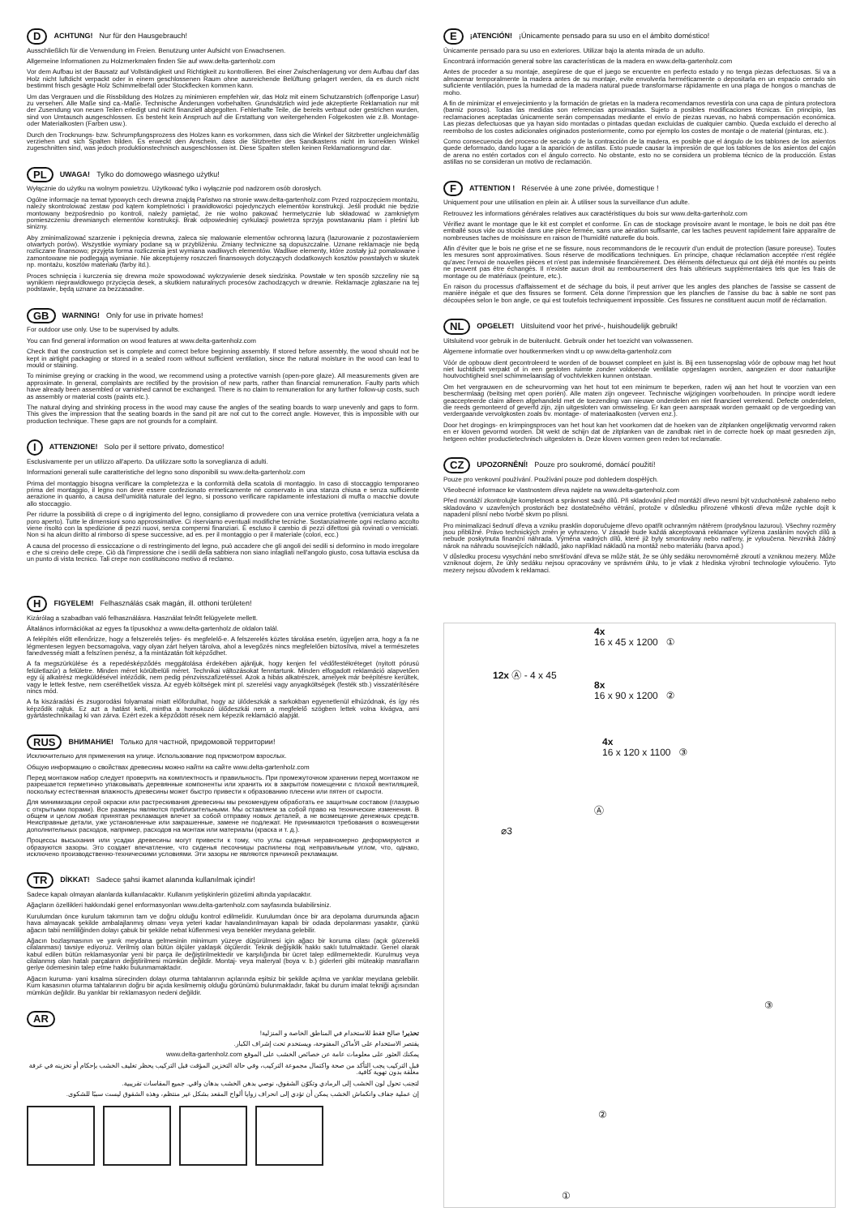D ACHTUNG! Nur für den Hausgebrauch!
Ausschließlich für die Verwendung im Freien. Benutzung unter Aufsicht von Erwachsenen.
Allgemeine Informationen zu Holzmerkmalen finden Sie auf www.delta-gartenholz.com
Vor dem Aufbau ist der Bausatz auf Vollständigkeit und Richtigkeit zu kontrollieren. Bei einer Zwischenlagerung vor dem Aufbau darf das Holz nicht luftdicht verpackt oder in einem geschlossenen Raum ohne ausreichende Belüftung gelagert werden, da es durch nicht bestimmt frisch gesägte Holz Schimmelbefall oder Stockflecken kommen kann.
Um das Vergrauen und die Rissbildung des Holzes zu minimieren empfehlen wir, das Holz mit einem Schutzanstrich (offenporige Lasur) zu versehen. Alle Maße sind ca.-Maße. Technische Änderungen vorbehalten. Grundsätzlich wird jede akzeptierte Reklamation nur mit der Zusendung von neuen Teilen erledigt und nicht finanziell abgegolten. Fehlerhafte Teile, die bereits verbaut oder gestrichen wurden, sind von Umtausch ausgeschlossen. Es besteht kein Anspruch auf die Erstattung von weitergehenden Folgekosten wie z.B. Montage- oder Materialkosten (Farben usw.).
Durch den Trocknungs- bzw. Schrumpfungsprozess des Holzes kann es vorkommen, dass sich die Winkel der Sitzbretter ungleichmäßig verziehen und sich Spalten bilden. Es erweckt den Anschein, dass die Sitzbretter des Sandkastens nicht im korrekten Winkel zugeschnitten sind, was jedoch produktionstechnisch ausgeschlossen ist. Diese Spalten stellen keinen Reklamationsgrund dar.
PL UWAGA! Tylko do domowego własnego użytku!
Wyłącznie do użytku na wolnym powietrzu. Użytkować tylko i wyłącznie pod nadzorem osób dorosłych.
Ogólne informacje na temat typowych cech drewna znajdą Państwo na stronie www.delta-gartenholz.com Przed rozpoczęciem montażu, należy skontrolować zestaw pod kątem kompletności i prawidłowości pojedynczych elementów konstrukcji. Jeśli produkt nie będzie montowany bezpośrednio po kontroli, należy pamiętać, że nie wolno pakować hermetycznie lub składować w zamkniętym pomieszczeniu drewnianych elementów konstrukcji. Brak odpowiedniej cyrkulacji powietrza sprzyja powstawaniu plam i pleśni lub sinizny.
Aby zminimalizować szarzenie i pęknięcia drewna, zaleca się malowanie elementów ochronną lazurą (lazurowanie z pozostawieniem otwartych porów). Wszystkie wymiary podane są w przybliżeniu. Zmiany techniczne są dopuszczalne. Uznane reklamacje nie będą rozliczane finansowo; przyjęta forma rozliczenia jest wymiana wadliwych elementów. Wadliwe elementy, które zostały już pomalowane i zamontowane nie podlegają wymianie. Nie akceptujemy roszczeń finansowych dotyczących dodatkowych kosztów powstałych w skutek np. montażu, kosztów materiału (farby itd.).
Proces schnięcia i kurczenia się drewna może spowodować wykrzywienie desek siedziska. Powstałe w ten sposób szczeliny nie są wynikiem nieprawidłowego przycięcia desek, a skutkiem naturalnych procesów zachodzących w drewnie. Reklamacje zgłaszane na tej podstawie, będą uznane za bezzasadne.
GB WARNING! Only for use in private homes!
For outdoor use only. Use to be supervised by adults.
You can find general information on wood features at www.delta-gartenholz.com
Check that the construction set is complete and correct before beginning assembly. If stored before assembly, the wood should not be kept in airtight packaging or stored in a sealed room without sufficient ventilation, since the natural moisture in the wood can lead to mould or staining.
To minimise greying or cracking in the wood, we recommend using a protective varnish (open-pore glaze). All measurements given are approximate. In general, complaints are rectified by the provision of new parts, rather than financial remuneration. Faulty parts which have already been assembled or varnished cannot be exchanged. There is no claim to remuneration for any further follow-up costs, such as assembly or material costs (paints etc.).
The natural drying and shrinking process in the wood may cause the angles of the seating boards to warp unevenly and gaps to form. This gives the impression that the seating boards in the sand pit are not cut to the correct angle. However, this is impossible with our production technique. These gaps are not grounds for a complaint.
I ATTENZIONE! Solo per il settore privato, domestico!
Esclusivamente per un utilizzo all'aperto. Da utilizzare sotto la sorveglianza di adulti.
Informazioni generali sulle caratteristiche del legno sono disponibili su www.delta-gartenholz.com
Prima del montaggio bisogna verificare la completezza e la conformità della scatola di montaggio. In caso di stoccaggio temporaneo prima del montaggio, il legno non deve essere confezionato ermeticamente né conservato in una stanza chiusa e senza sufficiente aerazione in quanto, a causa dell'umidità naturale del legno, si possono verificare rapidamente infestazioni di muffa o macchie dovute allo stoccaggio.
Per ridurre la possibilità di crepe o di ingrigimento del legno, consigliamo di provvedere con una vernice protettiva (verniciatura velata a poro aperto). Tutte le dimensioni sono approssimative. Ci riserviamo eventuali modifiche tecniche. Sostanzialmente ogni reclamo accolto viene risolto con la spedizione di pezzi nuovi, senza compensi finanziari. È escluso il cambio di pezzi difettosi già rovinati o verniciati. Non si ha alcun diritto al rimborso di spese successive, ad es. per il montaggio o per il materiale (colori, ecc.)
A causa del processo di essiccazione o di restringimento del legno, può accadere che gli angoli dei sedili si deformino in modo irregolare e che si creino delle crepe. Ciò dà l'impressione che i sedili della sabbiera non siano intagliati nell'angolo giusto, cosa tuttavia esclusa da un punto di vista tecnico. Tali crepe non costituiscono motivo di reclamo.
H FIGYELEM! Felhasználás csak magán, ill. otthoni területen!
Kizárólag a szabadban való felhasználásra. Használat felnőtt felügyelete mellett.
Általános információkat az egyes fa típusokhoz a www.delta-gartenholz.de oldalon talál.
A felépítés előtt ellenőrizze, hogy a felszerelés teljes- és megfelelő-e. A felszerelés köztes tárolása esetén, ügyeljen arra, hogy a fa ne légmentesen legyen becsomagolva, vagy olyan zárt helyen tárolva, ahol a levegőzés nincs megfelelően biztosítva, mivel a természetes fanedvesség miatt a felszínen penész, a fa mintázatán folt képződhet.
A fa megszürkülése és a repedésképződés meggátolása érdekében ajánljuk, hogy kenjen fel védőfestékréteget (nyitott pórusú felületlazúr) a felületre. Minden méret körülbelüli méret. Technikai változásokat fenntartunk. Minden elfogadott reklamáció alapvetően egy új alkatrész megküldésével intéződik, nem pedig pénzvisszafizetéssel. Azok a hibás alkatrészek, amelyek már beépítésre kerültek, vagy le lettek festve, nem cserélhetőek vissza. Az egyéb költségek mint pl. szerelési vagy anyagköltségek (festék stb.) visszatérítésére nincs mód.
A fa kiszáradási és zsugorodási folyamatai miatt előfordulhat, hogy az ülődeszkák a sarkokban egyenetlenül elhúzódnak, és így rés képződik rajtuk. Ez azt a hatást kelti, mintha a homokozó ülődeszkái nem a megfelelő szögben lettek volna kivágva, ami gyártástechnikailag ki van zárva. Ezért ezek a képződött rések nem képezik reklamáció alapját.
RUS ВНИМАНИЕ! Только для частной, придомовой территории!
Исключительно для применения на улице. Использование под присмотром взрослых.
Общую информацию о свойствах древесины можно найти на сайте www.delta-gartenholz.com
Перед монтажом набор следует проверить на комплектность и правильность. При промежуточном хранении перед монтажом не разрешается герметично упаковывать деревянные компоненты или хранить их в закрытом помещении с плохой вентиляцией, поскольку естественная влажность древесины может быстро привести к образованию плесени или пятен от сырости.
Для минимизации серой окраски или растрескивания древесины мы рекомендуем обработать ее защитным составом (глазурью с открытыми порами). Все размеры являются приблизительными. Мы оставляем за собой право на технические изменения. В общем и целом любая принятая рекламация влечет за собой отправку новых деталей, а не возмещение денежных средств. Неисправные детали, уже установленные или закрашенные, замене не подлежат. Не принимаются требования о возмещении дополнительных расходов, например, расходов на монтаж или материалы (краска и т. д.).
Процессы высыхания или усадки древесины могут привести к тому, что углы сиденья неравномерно деформируются и образуются зазоры. Это создает впечатление, что сиденья песочницы распилены под неправильным углом, что, однако, исключено производственно-техническими условиями. Эти зазоры не являются причиной рекламации.
TR DİKKAT! Sadece şahsi ikamet alanında kullanılmak içindir!
Sadece kapalı olmayan alanlarda kullanılacaktır. Kullanım yetişkinlerin gözetimi altında yapılacaktır.
Ağaçların özellikleri hakkındaki genel enformasyonları www.delta-gartenholz.com sayfasında bulabilirsiniz.
Kurulumdan önce kurulum takımının tam ve doğru olduğu kontrol edilmelidir. Kurulumdan önce bir ara depolama durumunda ağacın hava almayacak şekilde ambalajlanmış olması veya yeteri kadar havalandırılmayan kapalı bir odada depolanması yasaktır, çünkü ağacın tabii nemliliğinden dolayı çabuk bir şekilde nebat küflenmesi veya benekler meydana gelebilir.
Ağacın bozlaşmasının ve yarık meydana gelmesinin minimum yüzeye düşürülmesi için ağacı bir koruma cilası (açık gözenekli cilalanması) tavsiye ediyoruz. Verilmiş olan bütün ölçüler yaklaşık ölçülerdir. Teknik değişiklik hakkı saklı tutulmaktadır. Genel olarak kabul edilen bütün reklamasyonlar yeni bir parça ile değiştirilmektedir ve karşılığında bir ücret talep edilmemektedir. Kurulmuş veya cilalanmış olan hatalı parçaların değiştirilmesi mümkün değildir. Montaj- veya materyal (boya v. b.) giderleri gibi müteakip masrafların geriye ödemesinin talep etme hakkı bulunmamaktadır.
Ağacın kuruma- yani kısalma sürecinden dolayı oturma tahtalarının açılarında eşitsiz bir şekilde açılma ve yarıklar meydana gelebilir. Kum kasasının oturma tahtalarının doğru bir açıda kesilmemiş olduğu görünümü bulunmaktadır, fakat bu durum imalat tekniği açısından mümkün değildir. Bu yarıklar bir reklamasyon nedeni değildir.
AR
تحذير! صالح فقط للاستخدام في المناطق الخاصة و المنزلية!
يقتصر الاستخدام على الأماكن المفتوحة، ويستخدم تحت إشراف الكبار.
يمكنك العثور على معلومات عامة عن خصائص الخشب على الموقع www.delta-gartenholz.com
قبل التركيب يجب التأكد من صحة واكتمال مجموعة التركيب، وفي حالة التخزين المؤقت قبل التركيب يحظر تغليف الخشب بإحكام أو تخزينه في غرفة مغلقة بدون تهوية كافية.
لتجنب تحول لون الخشب إلى الرمادي وتكوّن الشقوق، نوصي بدهن الخشب بدهان واقي. جميع المقاسات تقريبية.
إن عملية جفاف وانكماش الخشب يمكن أن تؤدي إلى انحراف زوايا ألواح المقعد بشكل غير منتظم، وهذه الشقوق ليست سببًا للشكوى.
E ¡ATENCIÓN! ¡Únicamente pensado para su uso en el ámbito doméstico!
Únicamente pensado para su uso en exteriores. Utilizar bajo la atenta mirada de un adulto.
Encontrará información general sobre las características de la madera en www.delta-gartenholz.com
Antes de proceder a su montaje, asegúrese de que el juego se encuentre en perfecto estado y no tenga piezas defectuosas. Si va a almacenar temporalmente la madera antes de su montaje, evite envolverla herméticamente o depositarla en un espacio cerrado sin suficiente ventilación, pues la humedad de la madera natural puede transformarse rápidamente en una plaga de hongos o manchas de moho.
A fin de minimizar el envejecimiento y la formación de grietas en la madera recomendamos revestirla con una capa de pintura protectora (barniz poroso). Todas las medidas son referencias aproximadas. Sujeto a posibles modificaciones técnicas. En principio, las reclamaciones aceptadas únicamente serán compensadas mediante el envío de piezas nuevas, no habrá compensación económica. Las piezas defectuosas que ya hayan sido montadas o pintadas quedan excluidas de cualquier cambio. Queda excluido el derecho al reembolso de los costes adicionales originados posteriormente, como por ejemplo los costes de montaje o de material (pinturas, etc.).
Como consecuencia del proceso de secado y de la contracción de la madera, es posible que el ángulo de los tablones de los asientos quede deformado, dando lugar a la aparición de astillas. Esto puede causar la impresión de que los tablones de los asientos del cajón de arena no estén cortados con el ángulo correcto. No obstante, esto no se considera un problema técnico de la producción. Estas astillas no se consideran un motivo de reclamación.
F ATTENTION ! Réservée à une zone privée, domestique !
Uniquement pour une utilisation en plein air. À utiliser sous la surveillance d'un adulte.
Retrouvez les informations générales relatives aux caractéristiques du bois sur www.delta-gartenholz.com
Vérifiez avant le montage que le kit est complet et conforme. En cas de stockage provisoire avant le montage, le bois ne doit pas être emballé sous vide ou stocké dans une pièce fermée, sans une aération suffisante, car les taches peuvent rapidement faire apparaître de nombreuses taches de moisissure en raison de l'humidité naturelle du bois.
Afin d'éviter que le bois ne grise et ne se fissure, nous recommandons de le recouvrir d'un enduit de protection (lasure poreuse). Toutes les mesures sont approximatives. Sous réserve de modifications techniques. En principe, chaque réclamation acceptée n'est réglée qu'avec l'envoi de nouvelles pièces et n'est pas indemnisée financièrement. Des éléments défectueux qui ont déjà été montés ou peints ne peuvent pas être échangés. Il n'existe aucun droit au remboursement des frais ultérieurs supplémentaires tels que les frais de montage ou de matériaux (peinture, etc.).
En raison du processus d'affaissement et de séchage du bois, il peut arriver que les angles des planches de l'assise se cassent de manière inégale et que des fissures se forment. Cela donne l'impression que les planches de l'assise du bac à sable ne sont pas découpées selon le bon angle, ce qui est toutefois techniquement impossible. Ces fissures ne constituent aucun motif de réclamation.
NL OPGELET! Uitsluitend voor het privé-, huishoudelijk gebruik!
Uitsluitend voor gebruik in de buitenlucht. Gebruik onder het toezicht van volwassenen.
Algemene informatie over houtkenmerken vindt u op www.delta-gartenholz.com
Vóór de opbouw dient gecontroleerd te worden of de bouwset compleet en juist is. Bij een tussenopslag vóór de opbouw mag het hout niet luchtdicht verpakt of in een gesloten ruimte zonder voldoende ventilatie opgeslagen worden, aangezien er door natuurlijke houtvochtigheid snel schimmelaanslag of vochtvlekken kunnen ontstaan.
Om het vergrauwen en de scheurvorming van het hout tot een minimum te beperken, raden wij aan het hout te voorzien van een beschermlaag (beitsing met open poriën). Alle maten zijn ongeveer. Technische wijzigingen voorbehouden. In principe wordt iedere geaccepteerde claim alleen afgehandeld met de toezending van nieuwe onderdelen en niet financieel verrekend. Defecte onderdelen, die reeds gemonteerd of geverfd zijn, zijn uitgesloten van omwisseling. Er kan geen aanspraak worden gemaakt op de vergoeding van verdergaande vervolgkosten zoals bv. montage- of materiaalkosten (verven enz.).
Door het drogings- en krimpingsproces van het hout kan het voorkomen dat de hoeken van de zitplanken ongelijkmatig vervormd raken en er kloven gevormd worden. Dit wekt de schijn dat de zitplanken van de zandbak niet in de correcte hoek op maat gesneden zijn, hetgeen echter productietechnisch uitgesloten is. Deze kloven vormen geen reden tot reclamatie.
CZ UPOZORNĚNÍ! Pouze pro soukromé, domácí použití!
Pouze pro venkovní používání. Používání pouze pod dohledem dospělých.
Všeobecné informace ke vlastnostem dřeva najdete na www.delta-gartenholz.com
Před montáží zkontrolujte kompletnost a správnost sady dílů. Při skladování před montáží dřevo nesmí být vzduchotěsně zabaleno nebo skladováno v uzavřených prostorách bez dostatečného větrání, protože v důsledku přirozené vlhkosti dřeva může rychle dojít k napadení plísní nebo tvorbě skvrn po plísni.
Pro minimalizaci šednutí dřeva a vzniku prasklin doporučujeme dřevo opatřit ochranným nátěrem (prodyšnou lazurou). Všechny rozměry jsou přibližné. Právo technických změn je vyhrazeno. V zásadě bude každá akceptovaná reklamace vyřízena zasláním nových dílů a nebude poskytnuta finanční náhrada. Výměna vadných dílů, které již byly smontovány nebo natřeny, je vyloučena. Nevzniká žádný nárok na náhradu souvisejících nákladů, jako například nákladů na montáž nebo materiálu (barva apod.)
V důsledku procesu vysychání nebo smršťování dřeva se může stát, že se úhly sedáku nerovnoměrně zkroutí a vzniknou mezery. Může vzniknout dojem, že úhly sedáku nejsou opracovány ve správném úhlu, to je však z hlediska výrobní technologie vyloučeno. Tyto mezery nejsou důvodem k reklamaci.
12x Ⓐ - 4 x 45
4x
16 x 45 x 1200 ①
8x
16 x 90 x 1200 ②
4x
16 x 120 x 1100 ③
⌀3
Ⓐ
③
②
①